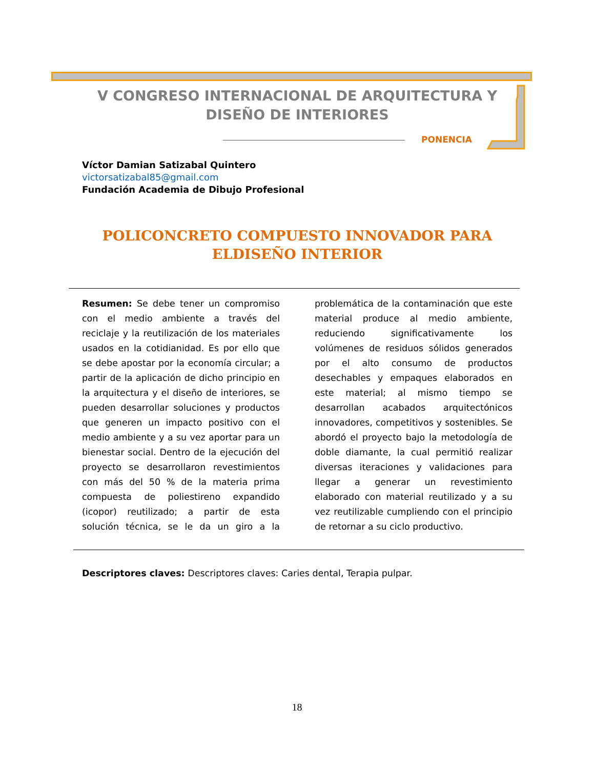V CONGRESO INTERNACIONAL DE ARQUITECTURA Y DISEÑO DE INTERIORES
PONENCIA
Víctor Damian Satizabal Quintero
victorsatizabal85@gmail.com
Fundación Academia de Dibujo Profesional
POLICONCRETO COMPUESTO INNOVADOR PARA ELDISEÑO INTERIOR
Resumen: Se debe tener un compromiso con el medio ambiente a través del reciclaje y la reutilización de los materiales usados en la cotidianidad. Es por ello que se debe apostar por la economía circular; a partir de la aplicación de dicho principio en la arquitectura y el diseño de interiores, se pueden desarrollar soluciones y productos que generen un impacto positivo con el medio ambiente y a su vez aportar para un bienestar social. Dentro de la ejecución del proyecto se desarrollaron revestimientos con más del 50 % de la materia prima compuesta de poliestireno expandido (icopor) reutilizado; a partir de esta solución técnica, se le da un giro a la problemática de la contaminación que este material produce al medio ambiente, reduciendo significativamente los volúmenes de residuos sólidos generados por el alto consumo de productos desechables y empaques elaborados en este material; al mismo tiempo se desarrollan acabados arquitectónicos innovadores, competitivos y sostenibles. Se abordó el proyecto bajo la metodología de doble diamante, la cual permitió realizar diversas iteraciones y validaciones para llegar a generar un revestimiento elaborado con material reutilizado y a su vez reutilizable cumpliendo con el principio de retornar a su ciclo productivo.
Descriptores claves: Descriptores claves: Caries dental, Terapia pulpar.
18